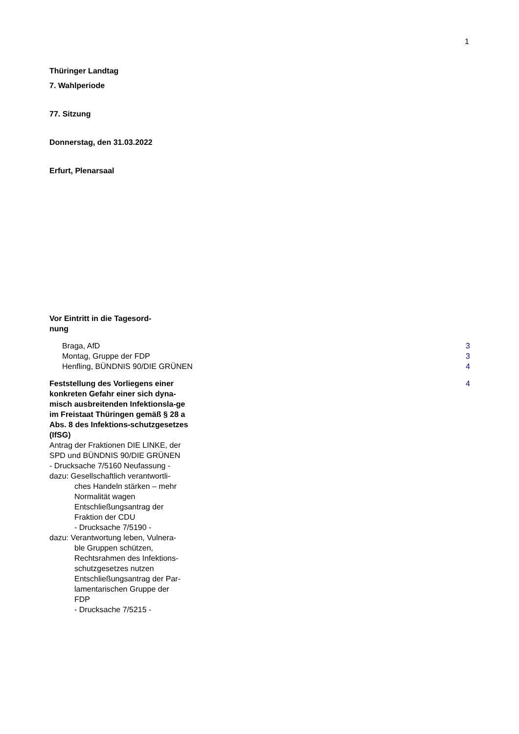1
Thüringer Landtag
7. Wahlperiode
77. Sitzung
Donnerstag, den 31.03.2022
Erfurt, Plenarsaal
Vor Eintritt in die Tagesord-
nung
Braga, AfD 3
Montag, Gruppe der FDP 3
Henfling, BÜNDNIS 90/DIE GRÜNEN 4
Feststellung des Vorliegens einer konkreten Gefahr einer sich dyna-misch ausbreitenden Infektionsla-ge im Freistaat Thüringen gemäß § 28 a Abs. 8 des Infektions-schutzgesetzes (IfSG)
Antrag der Fraktionen DIE LINKE, der SPD und BÜNDNIS 90/DIE GRÜNEN
- Drucksache 7/5160 Neufassung -
dazu: Gesellschaftlich verantwortli-
ches Handeln stärken – mehr
Normalität wagen
Entschließungsantrag der
Fraktion der CDU
- Drucksache 7/5190 -
dazu: Verantwortung leben, Vulnera-
ble Gruppen schützen,
Rechtsrahmen des Infektions-
schutzgesetzes nutzen
Entschließungsantrag der Par-
lamentarischen Gruppe der
FDP
- Drucksache 7/5215 - 4